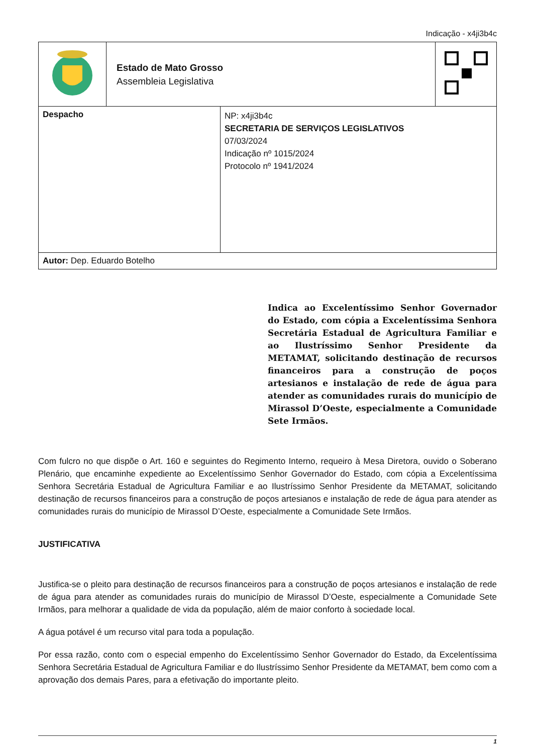Indicação - x4ji3b4c
| | Estado de Mato Grosso Assembleia Legislativa | |
| Despacho | NP: x4ji3b4c SECRETARIA DE SERVIÇOS LEGISLATIVOS 07/03/2024 Indicação nº 1015/2024 Protocolo nº 1941/2024 |
| Autor: Dep. Eduardo Botelho | |
Indica ao Excelentíssimo Senhor Governador do Estado, com cópia a Excelentíssima Senhora Secretária Estadual de Agricultura Familiar e ao Ilustríssimo Senhor Presidente da METAMAT, solicitando destinação de recursos financeiros para a construção de poços artesianos e instalação de rede de água para atender as comunidades rurais do município de Mirassol D’Oeste, especialmente a Comunidade Sete Irmãos.
Com fulcro no que dispõe o Art. 160 e seguintes do Regimento Interno, requeiro à Mesa Diretora, ouvido o Soberano Plenário, que encaminhe expediente ao Excelentíssimo Senhor Governador do Estado, com cópia a Excelentíssima Senhora Secretária Estadual de Agricultura Familiar e ao Ilustríssimo Senhor Presidente da METAMAT, solicitando destinação de recursos financeiros para a construção de poços artesianos e instalação de rede de água para atender as comunidades rurais do município de Mirassol D’Oeste, especialmente a Comunidade Sete Irmãos.
JUSTIFICATIVA
Justifica-se o pleito para destinação de recursos financeiros para a construção de poços artesianos e instalação de rede de água para atender as comunidades rurais do município de Mirassol D’Oeste, especialmente a Comunidade Sete Irmãos, para melhorar a qualidade de vida da população, além de maior conforto à sociedade local.
A água potável é um recurso vital para toda a população.
Por essa razão, conto com o especial empenho do Excelentíssimo Senhor Governador do Estado, da Excelentíssima Senhora Secretária Estadual de Agricultura Familiar e do Ilustríssimo Senhor Presidente da METAMAT, bem como com a aprovação dos demais Pares, para a efetivação do importante pleito.
1